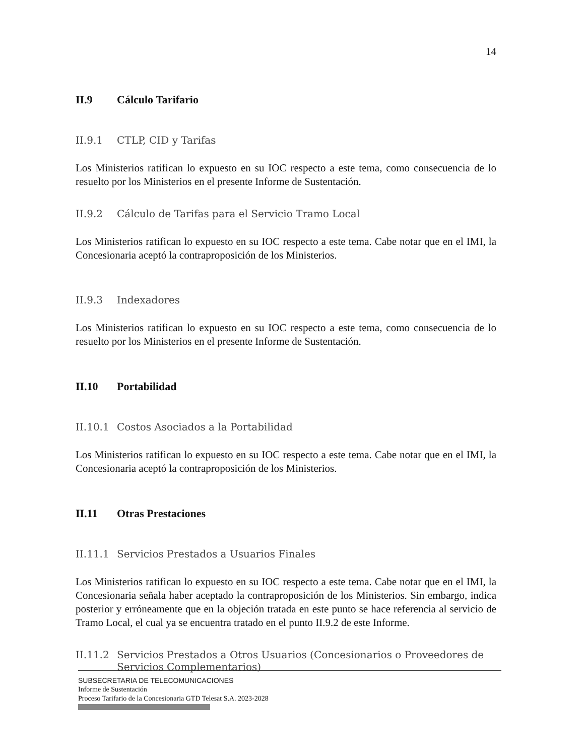14
II.9 Cálculo Tarifario
II.9.1 CTLP, CID y Tarifas
Los Ministerios ratifican lo expuesto en su IOC respecto a este tema, como consecuencia de lo resuelto por los Ministerios en el presente Informe de Sustentación.
II.9.2 Cálculo de Tarifas para el Servicio Tramo Local
Los Ministerios ratifican lo expuesto en su IOC respecto a este tema. Cabe notar que en el IMI, la Concesionaria aceptó la contraproposición de los Ministerios.
II.9.3 Indexadores
Los Ministerios ratifican lo expuesto en su IOC respecto a este tema, como consecuencia de lo resuelto por los Ministerios en el presente Informe de Sustentación.
II.10 Portabilidad
II.10.1 Costos Asociados a la Portabilidad
Los Ministerios ratifican lo expuesto en su IOC respecto a este tema. Cabe notar que en el IMI, la Concesionaria aceptó la contraproposición de los Ministerios.
II.11 Otras Prestaciones
II.11.1 Servicios Prestados a Usuarios Finales
Los Ministerios ratifican lo expuesto en su IOC respecto a este tema. Cabe notar que en el IMI, la Concesionaria señala haber aceptado la contraproposición de los Ministerios. Sin embargo, indica posterior y erróneamente que en la objeción tratada en este punto se hace referencia al servicio de Tramo Local, el cual ya se encuentra tratado en el punto II.9.2 de este Informe.
II.11.2 Servicios Prestados a Otros Usuarios (Concesionarios o Proveedores de Servicios Complementarios)
SUBSECRETARIA DE TELECOMUNICACIONES
Informe de Sustentación
Proceso Tarifario de la Concesionaria GTD Telesat S.A. 2023-2028